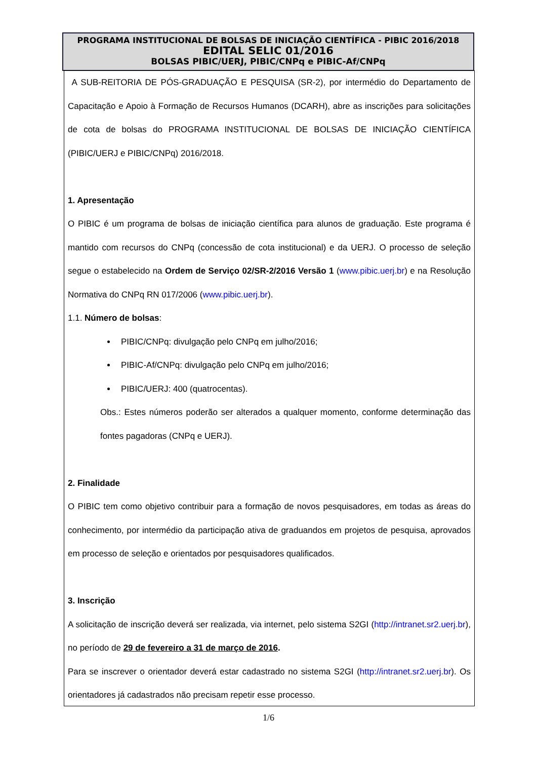PROGRAMA INSTITUCIONAL DE BOLSAS DE INICIAÇÃO CIENTÍFICA - PIBIC 2016/2018
EDITAL SELIC 01/2016
BOLSAS PIBIC/UERJ, PIBIC/CNPq e PIBIC-Af/CNPq
A SUB-REITORIA DE PÓS-GRADUAÇÃO E PESQUISA (SR-2), por intermédio do Departamento de Capacitação e Apoio à Formação de Recursos Humanos (DCARH), abre as inscrições para solicitações de cota de bolsas do PROGRAMA INSTITUCIONAL DE BOLSAS DE INICIAÇÃO CIENTÍFICA (PIBIC/UERJ e PIBIC/CNPq) 2016/2018.
1. Apresentação
O PIBIC é um programa de bolsas de iniciação científica para alunos de graduação. Este programa é mantido com recursos do CNPq (concessão de cota institucional) e da UERJ. O processo de seleção segue o estabelecido na Ordem de Serviço 02/SR-2/2016 Versão 1 (www.pibic.uerj.br) e na Resolução Normativa do CNPq RN 017/2006 (www.pibic.uerj.br).
1.1. Número de bolsas:
PIBIC/CNPq: divulgação pelo CNPq em julho/2016;
PIBIC-Af/CNPq: divulgação pelo CNPq em julho/2016;
PIBIC/UERJ: 400 (quatrocentas).
Obs.: Estes números poderão ser alterados a qualquer momento, conforme determinação das fontes pagadoras (CNPq e UERJ).
2. Finalidade
O PIBIC tem como objetivo contribuir para a formação de novos pesquisadores, em todas as áreas do conhecimento, por intermédio da participação ativa de graduandos em projetos de pesquisa, aprovados em processo de seleção e orientados por pesquisadores qualificados.
3. Inscrição
A solicitação de inscrição deverá ser realizada, via internet, pelo sistema S2GI (http://intranet.sr2.uerj.br), no período de 29 de fevereiro a 31 de março de 2016.
Para se inscrever o orientador deverá estar cadastrado no sistema S2GI (http://intranet.sr2.uerj.br). Os orientadores já cadastrados não precisam repetir esse processo.
1/6